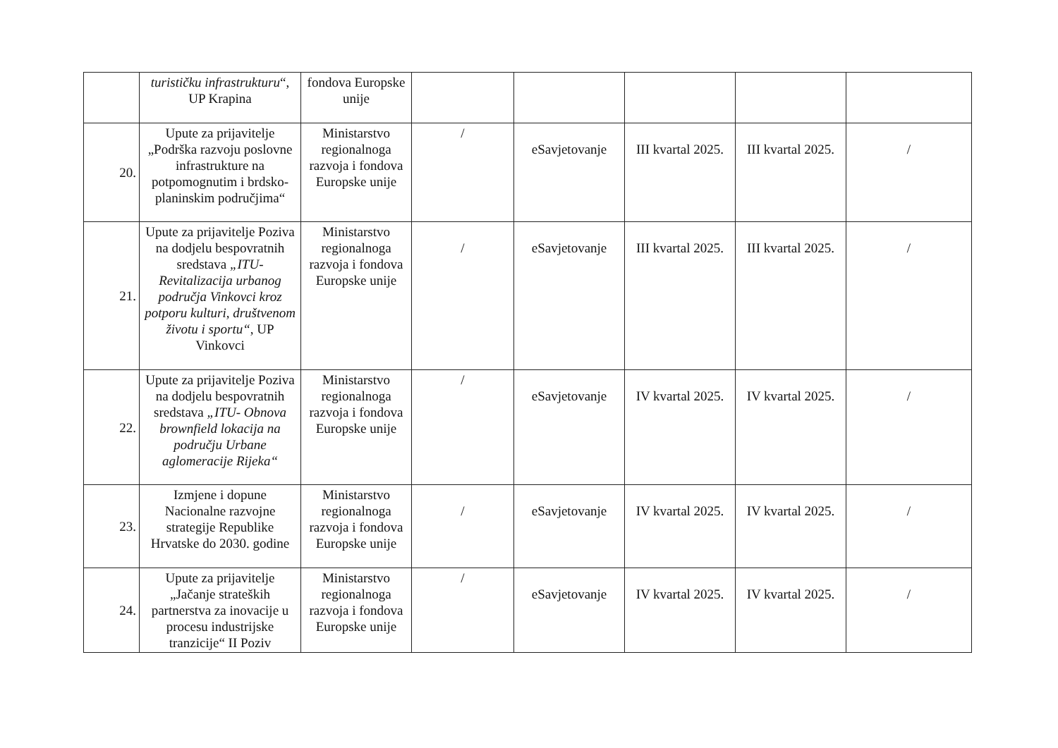| | turističku infrastrukturu “, UP Krapina | fondova Europske unije | | | | | |
| 20. | Upute za prijavitelje „Podrška razvoju poslovne infrastrukture na potpomognutim i brdsko-planinskim područjima“ | Ministarstvo regionalnoga razvoja i fondova Europske unije | / | eSavjetovanje | III kvartal 2025. | III kvartal 2025. | / |
| 21. | Upute za prijavitelje Poziva na dodjelu bespovratnih sredstava „ITU-Revitalizacija urbanog područja Vinkovci kroz potporu kulturi, društvenom životu i sportu“ , UP Vinkovci | Ministarstvo regionalnoga razvoja i fondova Europske unije | / | eSavjetovanje | III kvartal 2025. | III kvartal 2025. | / |
| 22. | Upute za prijavitelje Poziva na dodjelu bespovratnih sredstava „ITU- Obnova brownfield lokacija na području Urbane aglomeracije Rijeka“ | Ministarstvo regionalnoga razvoja i fondova Europske unije | / | eSavjetovanje | IV kvartal 2025. | IV kvartal 2025. | / |
| 23. | Izmjene i dopune Nacionalne razvojne strategije Republike Hrvatske do 2030. godine | Ministarstvo regionalnoga razvoja i fondova Europske unije | / | eSavjetovanje | IV kvartal 2025. | IV kvartal 2025. | / |
| 24. | Upute za prijavitelje „Jačanje strateških partnerstva za inovacije u procesu industrijske tranzicije“ II Poziv | Ministarstvo regionalnoga razvoja i fondova Europske unije | / | eSavjetovanje | IV kvartal 2025. | IV kvartal 2025. | / |